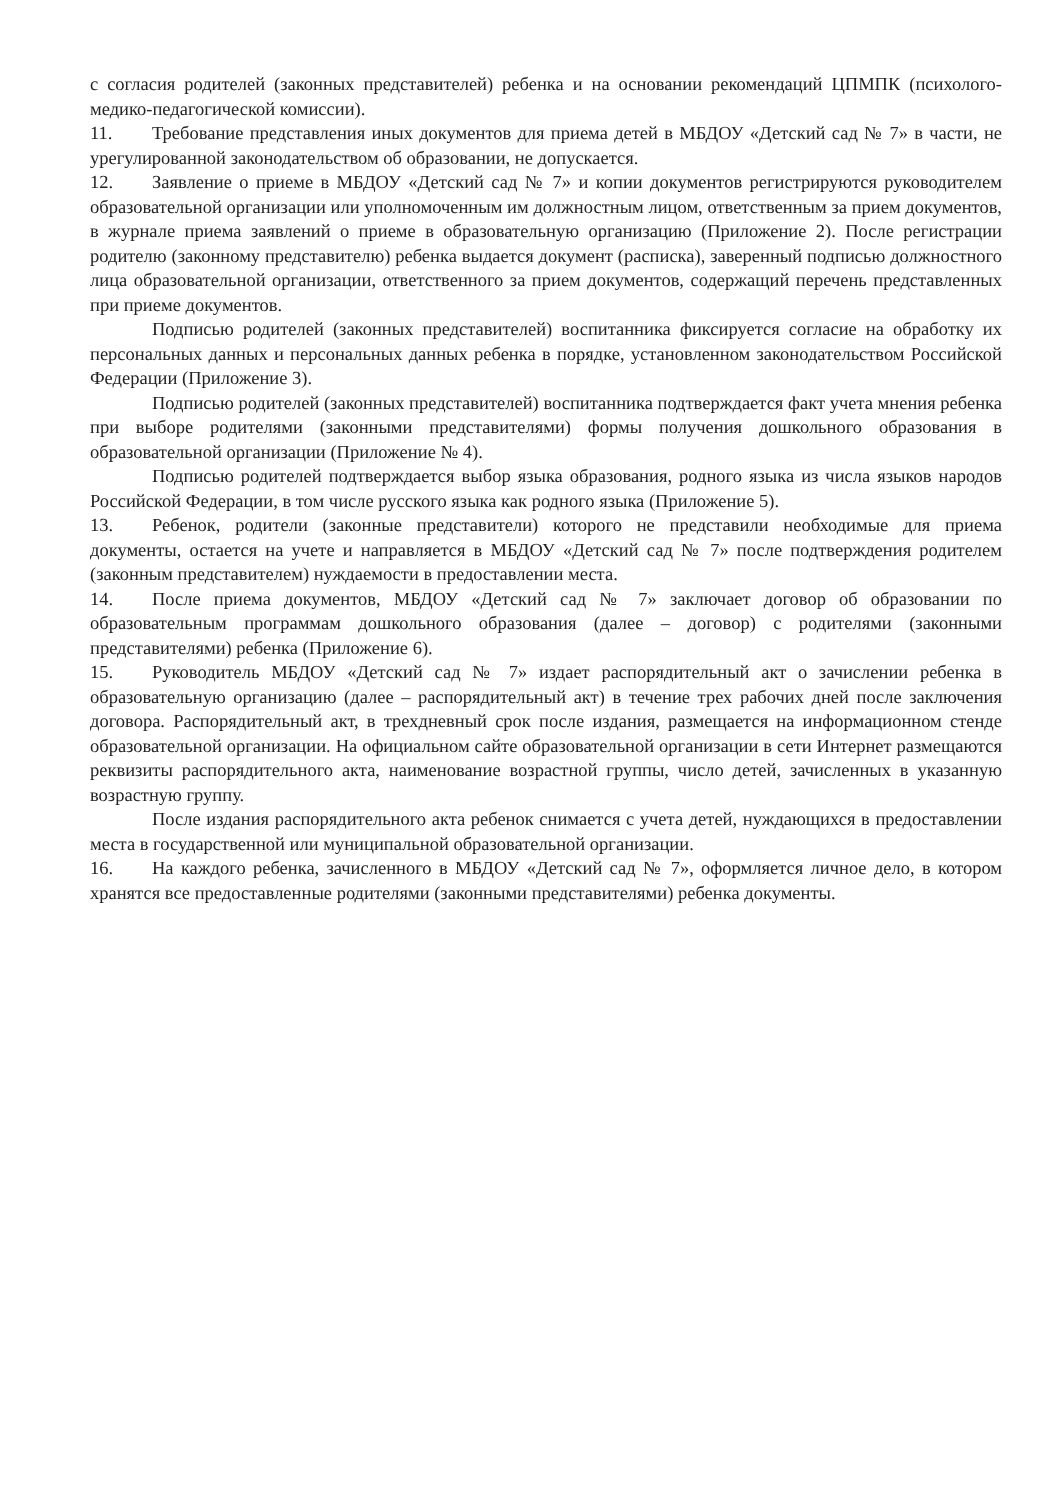с согласия родителей (законных представителей) ребенка и на основании рекомендаций ЦПМПК (психолого-медико-педагогической комиссии).
11. Требование представления иных документов для приема детей в МБДОУ «Детский сад № 7» в части, не урегулированной законодательством об образовании, не допускается.
12. Заявление о приеме в МБДОУ «Детский сад № 7» и копии документов регистрируются руководителем образовательной организации или уполномоченным им должностным лицом, ответственным за прием документов, в журнале приема заявлений о приеме в образовательную организацию (Приложение 2). После регистрации родителю (законному представителю) ребенка выдается документ (расписка), заверенный подписью должностного лица образовательной организации, ответственного за прием документов, содержащий перечень представленных при приеме документов.
Подписью родителей (законных представителей) воспитанника фиксируется согласие на обработку их персональных данных и персональных данных ребенка в порядке, установленном законодательством Российской Федерации (Приложение 3).
Подписью родителей (законных представителей) воспитанника подтверждается факт учета мнения ребенка при выборе родителями (законными представителями) формы получения дошкольного образования в образовательной организации (Приложение № 4).
Подписью родителей подтверждается выбор языка образования, родного языка из числа языков народов Российской Федерации, в том числе русского языка как родного языка (Приложение 5).
13. Ребенок, родители (законные представители) которого не представили необходимые для приема документы, остается на учете и направляется в МБДОУ «Детский сад № 7» после подтверждения родителем (законным представителем) нуждаемости в предоставлении места.
14. После приема документов, МБДОУ «Детский сад № 7» заключает договор об образовании по образовательным программам дошкольного образования (далее – договор) с родителями (законными представителями) ребенка (Приложение 6).
15. Руководитель МБДОУ «Детский сад № 7» издает распорядительный акт о зачислении ребенка в образовательную организацию (далее – распорядительный акт) в течение трех рабочих дней после заключения договора. Распорядительный акт, в трехдневный срок после издания, размещается на информационном стенде образовательной организации. На официальном сайте образовательной организации в сети Интернет размещаются реквизиты распорядительного акта, наименование возрастной группы, число детей, зачисленных в указанную возрастную группу.
После издания распорядительного акта ребенок снимается с учета детей, нуждающихся в предоставлении места в государственной или муниципальной образовательной организации.
16. На каждого ребенка, зачисленного в МБДОУ «Детский сад № 7», оформляется личное дело, в котором хранятся все предоставленные родителями (законными представителями) ребенка документы.